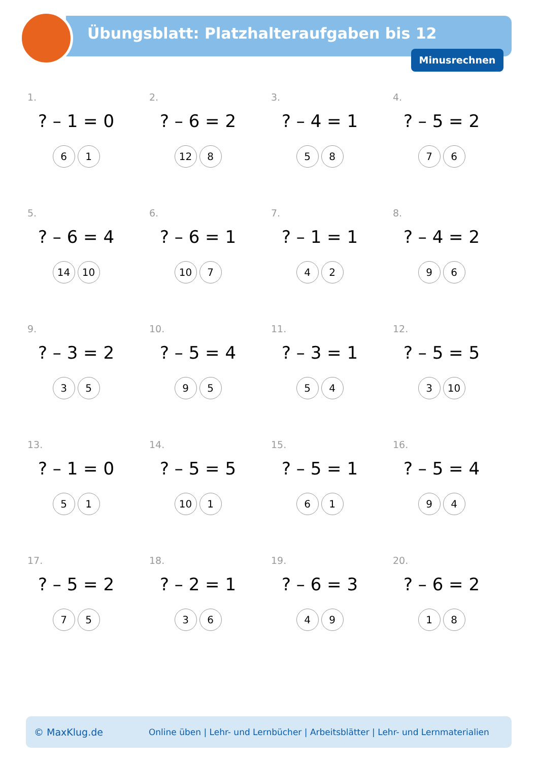Übungsblatt: Platzhalteraufgaben bis 12
Minusrechnen
1.
? – 1 = 0
6 1
2.
? – 6 = 2
12 8
3.
? – 4 = 1
5 8
4.
? – 5 = 2
7 6
5.
? – 6 = 4
14 10
6.
? – 6 = 1
10 7
7.
? – 1 = 1
4 2
8.
? – 4 = 2
9 6
9.
? – 3 = 2
3 5
10.
? – 5 = 4
9 5
11.
? – 3 = 1
5 4
12.
? – 5 = 5
3 10
13.
? – 1 = 0
5 1
14.
? – 5 = 5
10 1
15.
? – 5 = 1
6 1
16.
? – 5 = 4
9 4
17.
? – 5 = 2
7 5
18.
? – 2 = 1
3 6
19.
? – 6 = 3
4 9
20.
? – 6 = 2
1 8
© MaxKlug.de Online üben | Lehr- und Lernbücher | Arbeitsblätter | Lehr- und Lernmaterialien